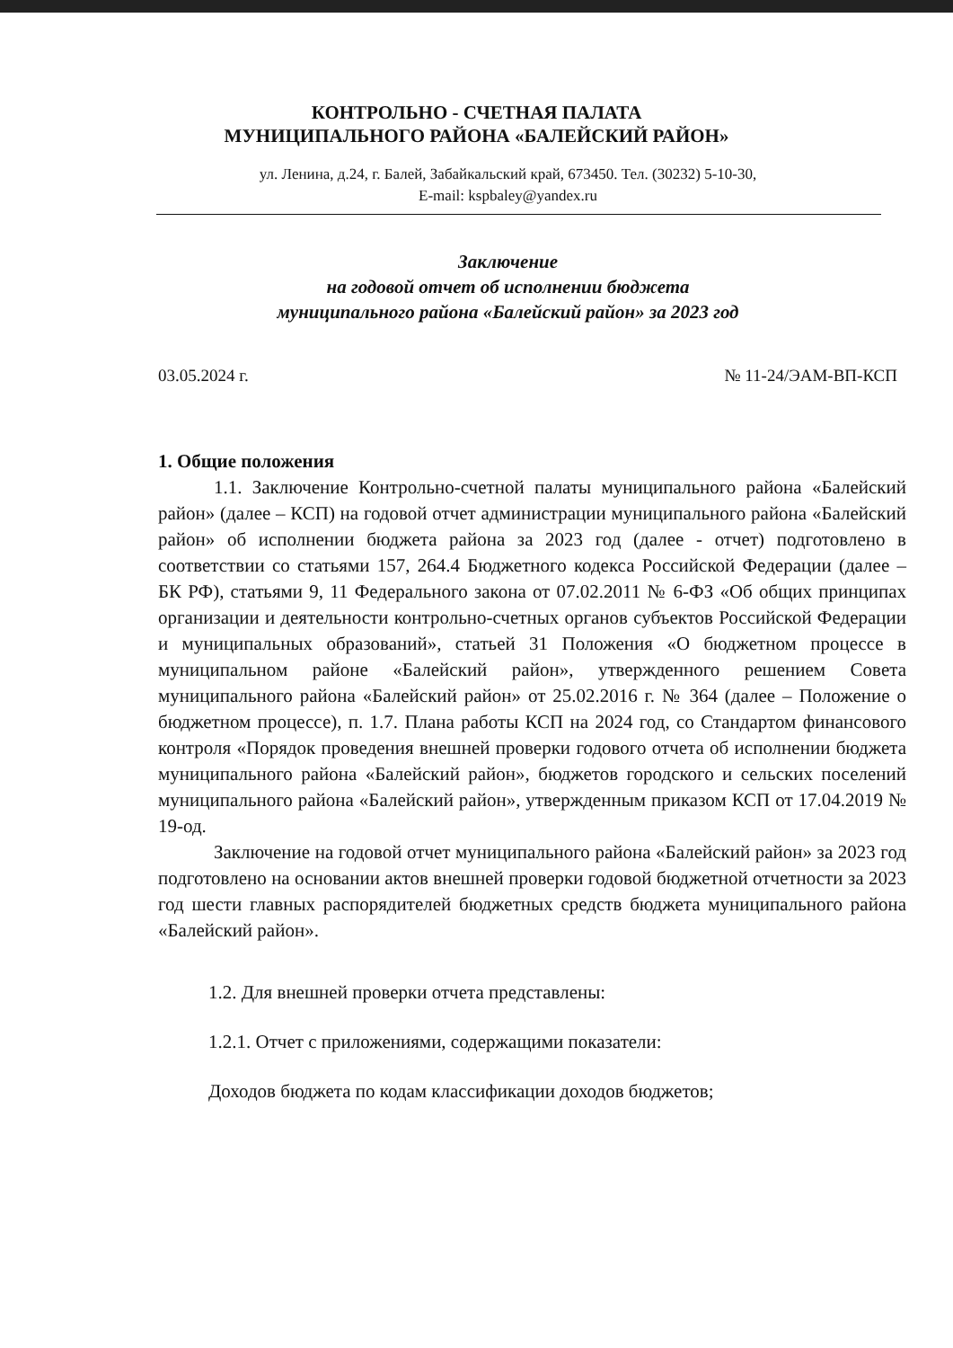КОНТРОЛЬНО - СЧЕТНАЯ ПАЛАТА
МУНИЦИПАЛЬНОГО РАЙОНА «БАЛЕЙСКИЙ РАЙОН»
ул. Ленина, д.24, г. Балей, Забайкальский край, 673450. Тел. (30232) 5-10-30,
E-mail: kspbaley@yandex.ru
Заключение
на годовой отчет об исполнении бюджета
муниципального района «Балейский район» за 2023 год
03.05.2024 г. № 11-24/ЭАМ-ВП-КСП
1. Общие положения
1.1. Заключение Контрольно-счетной палаты муниципального района «Балейский район» (далее – КСП) на годовой отчет администрации муниципального района «Балейский район» об исполнении бюджета района за 2023 год (далее - отчет) подготовлено в соответствии со статьями 157, 264.4 Бюджетного кодекса Российской Федерации (далее – БК РФ), статьями 9, 11 Федерального закона от 07.02.2011 № 6-ФЗ «Об общих принципах организации и деятельности контрольно-счетных органов субъектов Российской Федерации и муниципальных образований», статьей 31 Положения «О бюджетном процессе в муниципальном районе «Балейский район», утвержденного решением Совета муниципального района «Балейский район» от 25.02.2016 г. № 364 (далее – Положение о бюджетном процессе), п. 1.7. Плана работы КСП на 2024 год, со Стандартом финансового контроля «Порядок проведения внешней проверки годового отчета об исполнении бюджета муниципального района «Балейский район», бюджетов городского и сельских поселений муниципального района «Балейский район», утвержденным приказом КСП от 17.04.2019 № 19-од.
Заключение на годовой отчет муниципального района «Балейский район» за 2023 год подготовлено на основании актов внешней проверки годовой бюджетной отчетности за 2023 год шести главных распорядителей бюджетных средств бюджета муниципального района «Балейский район».
1.2. Для внешней проверки отчета представлены:
1.2.1. Отчет с приложениями, содержащими показатели:
Доходов бюджета по кодам классификации доходов бюджетов;